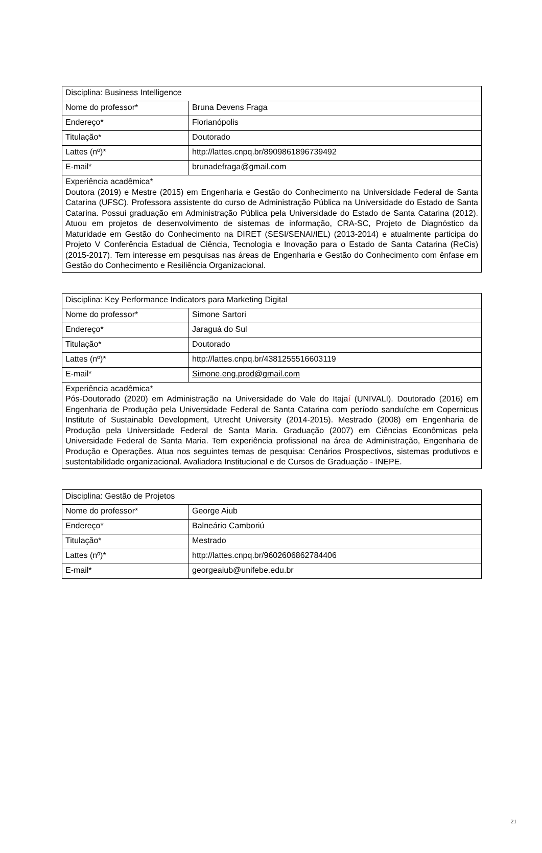| Disciplina: Business Intelligence | |
| Nome do professor* | Bruna Devens Fraga |
| Endereço* | Florianópolis |
| Titulação* | Doutorado |
| Lattes (nº)* | http://lattes.cnpq.br/8909861896739492 |
| E-mail* | brunadefraga@gmail.com |
| Experiência acadêmica* Doutora (2019) e Mestre (2015) em Engenharia e Gestão do Conhecimento na Universidade Federal de Santa Catarina (UFSC). Professora assistente do curso de Administração Pública na Universidade do Estado de Santa Catarina. Possui graduação em Administração Pública pela Universidade do Estado de Santa Catarina (2012). Atuou em projetos de desenvolvimento de sistemas de informação, CRA-SC, Projeto de Diagnóstico da Maturidade em Gestão do Conhecimento na DIRET (SESI/SENAI/IEL) (2013-2014) e atualmente participa do Projeto V Conferência Estadual de Ciência, Tecnologia e Inovação para o Estado de Santa Catarina (ReCis) (2015-2017). Tem interesse em pesquisas nas áreas de Engenharia e Gestão do Conhecimento com ênfase em Gestão do Conhecimento e Resiliência Organizacional. | |
| Disciplina: Key Performance Indicators para Marketing Digital | |
| Nome do professor* | Simone Sartori |
| Endereço* | Jaraguá do Sul |
| Titulação* | Doutorado |
| Lattes (nº)* | http://lattes.cnpq.br/4381255516603119 |
| E-mail* | Simone.eng.prod@gmail.com |
| Experiência acadêmica* Pós-Doutorado (2020) em Administração na Universidade do Vale do Itaja í (UNIVALI). Doutorado (2016) em Engenharia de Produção pela Universidade Federal de Santa Catarina com período sanduíche em Copernicus Institute of Sustainable Development, Utrecht University (2014-2015). Mestrado (2008) em Engenharia de Produção pela Universidade Federal de Santa Maria. Graduação (2007) em Ciências Econômicas pela Universidade Federal de Santa Maria. Tem experiência profissional na área de Administração, Engenharia de Produção e Operações. Atua nos seguintes temas de pesquisa: Cenários Prospectivos, sistemas produtivos e sustentabilidade organizacional. Avaliadora Institucional e de Cursos de Graduação - INEPE. | |
| Disciplina: Gestão de Projetos | |
| Nome do professor* | George Aiub |
| Endereço* | Balneário Camboriú |
| Titulação* | Mestrado |
| Lattes (nº)* | http://lattes.cnpq.br/9602606862784406 |
| E-mail* | georgeaiub@unifebe.edu.br |
21